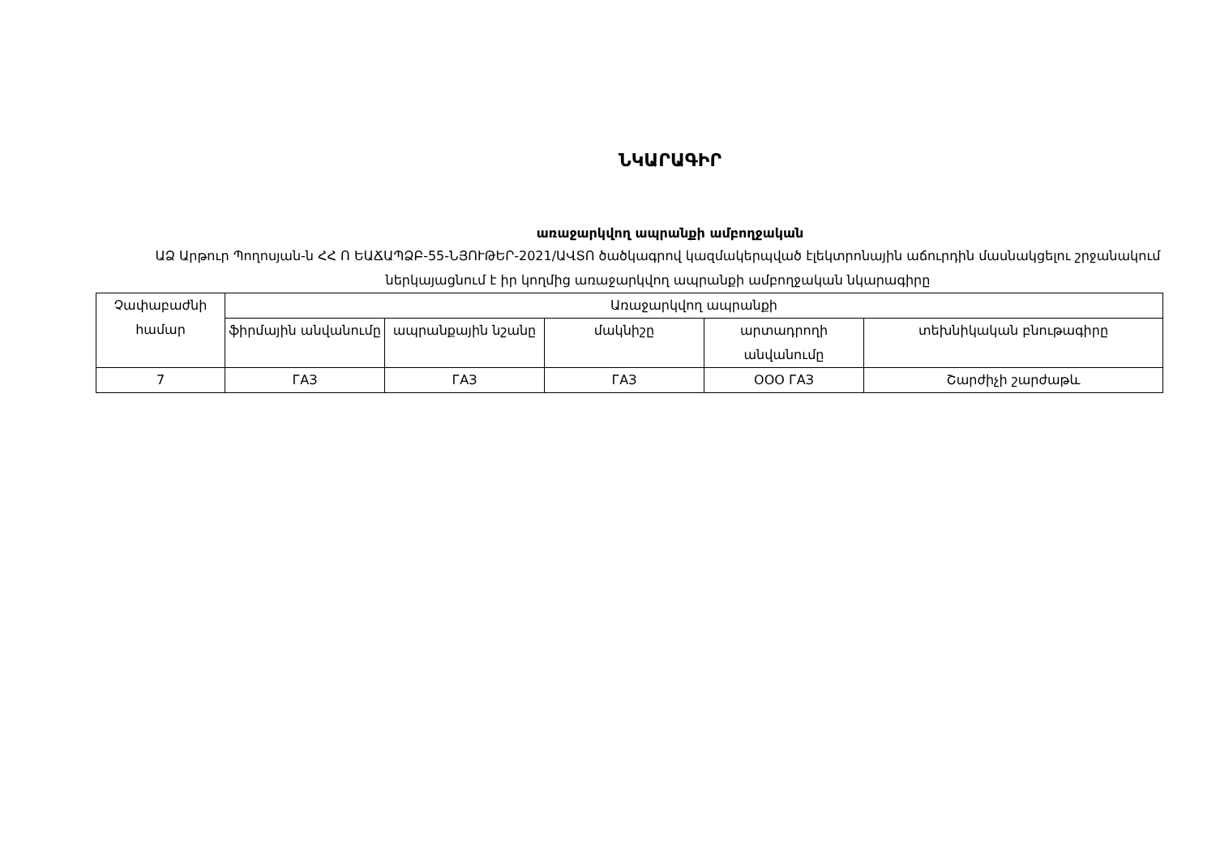ՆԿԱՐԱԳԻՐ
առաջարկվող ապրանքի ամբողջական
ԱՁ Արթուր Պողոսյան-ն ՀՀ Ո ԵԱՃԱՊՁԲ-55-ՆՅՈՒԹԵՐ-2021/ԱՎՏՈ ծածկագրով կազմակերպված էլեկտրոնային աճուրդին մասնակցելու շրջանակում ներկայացնում է իր կողմից առաջարկվող ապրանքի ամբողջական նկարագիրը
| Չափաբաժնի համար | Առաջարկվող ապրանքի | | | | |
| --- | --- | --- | --- | --- | --- |
| | ֆիրմային անվանումը | ապրանքային նշանը | մակնիշը | արտադրողի անվանումը | տեխնիկական բնութագիրը |
| 7 | ГАЗ | ГАЗ | ГАЗ | ООО ГАЗ | Շարժիչի շարժաթև |